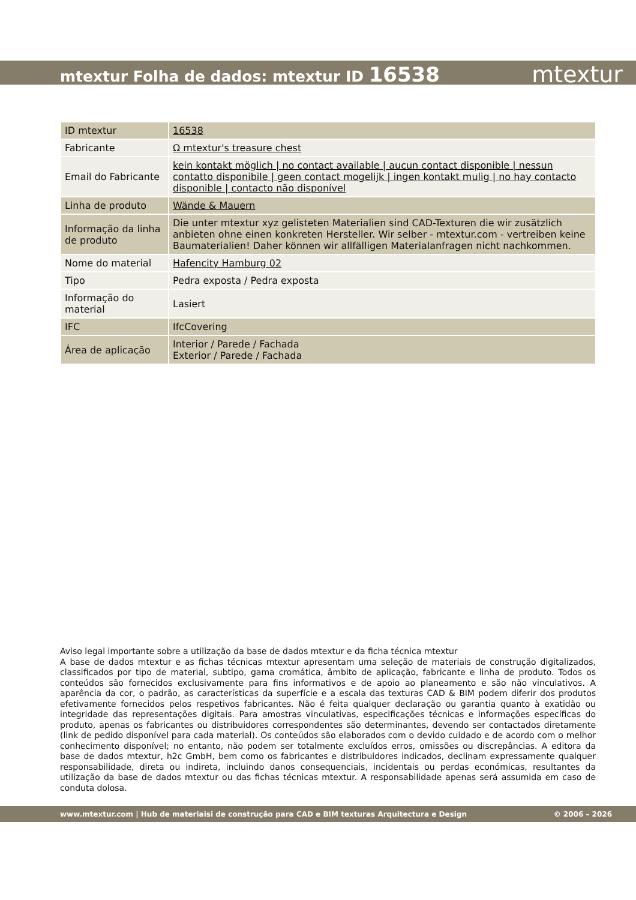mtextur Folha de dados: mtextur ID 16538
mtextur
| ID mtextur | 16538 |
| Fabricante | Ω mtextur's treasure chest |
| Email do Fabricante | kein kontakt möglich / no contact available / aucun contact disponible / nessun contatto disponibile / geen contact mogelijk / ingen kontakt mulig / no hay contacto disponible / contacto não disponível |
| Linha de produto | Wände & Mauern |
| Informação da linha de produto | Die unter mtextur xyz gelisteten Materialien sind CAD-Texturen die wir zusätzlich anbieten ohne einen konkreten Hersteller. Wir selber - mtextur.com - vertreiben keine Baumaterialien! Daher können wir allfälligen Materialanfragen nicht nachkommen. |
| Nome do material | Hafencity Hamburg 02 |
| Tipo | Pedra exposta / Pedra exposta |
| Informação do material | Lasiert |
| IFC | IfcCovering |
| Área de aplicação | Interior / Parede / Fachada Exterior / Parede / Fachada |
Aviso legal importante sobre a utilização da base de dados mtextur e da ficha técnica mtextur
A base de dados mtextur e as fichas técnicas mtextur apresentam uma seleção de materiais de construção digitalizados, classificados por tipo de material, subtipo, gama cromática, âmbito de aplicação, fabricante e linha de produto. Todos os conteúdos são fornecidos exclusivamente para fins informativos e de apoio ao planeamento e são não vinculativos. A aparência da cor, o padrão, as características da superfície e a escala das texturas CAD & BIM podem diferir dos produtos efetivamente fornecidos pelos respetivos fabricantes. Não é feita qualquer declaração ou garantia quanto à exatidão ou integridade das representações digitais. Para amostras vinculativas, especificações técnicas e informações específicas do produto, apenas os fabricantes ou distribuidores correspondentes são determinantes, devendo ser contactados diretamente (link de pedido disponível para cada material). Os conteúdos são elaborados com o devido cuidado e de acordo com o melhor conhecimento disponível; no entanto, não podem ser totalmente excluídos erros, omissões ou discrepâncias. A editora da base de dados mtextur, h2c GmbH, bem como os fabricantes e distribuidores indicados, declinam expressamente qualquer responsabilidade, direta ou indireta, incluindo danos consequenciais, incidentais ou perdas económicas, resultantes da utilização da base de dados mtextur ou das fichas técnicas mtextur. A responsabilidade apenas será assumida em caso de conduta dolosa.
www.mtextur.com | Hub de materiaisi de construção para CAD e BIM texturas Arquitectura e Design © 2006 – 2026